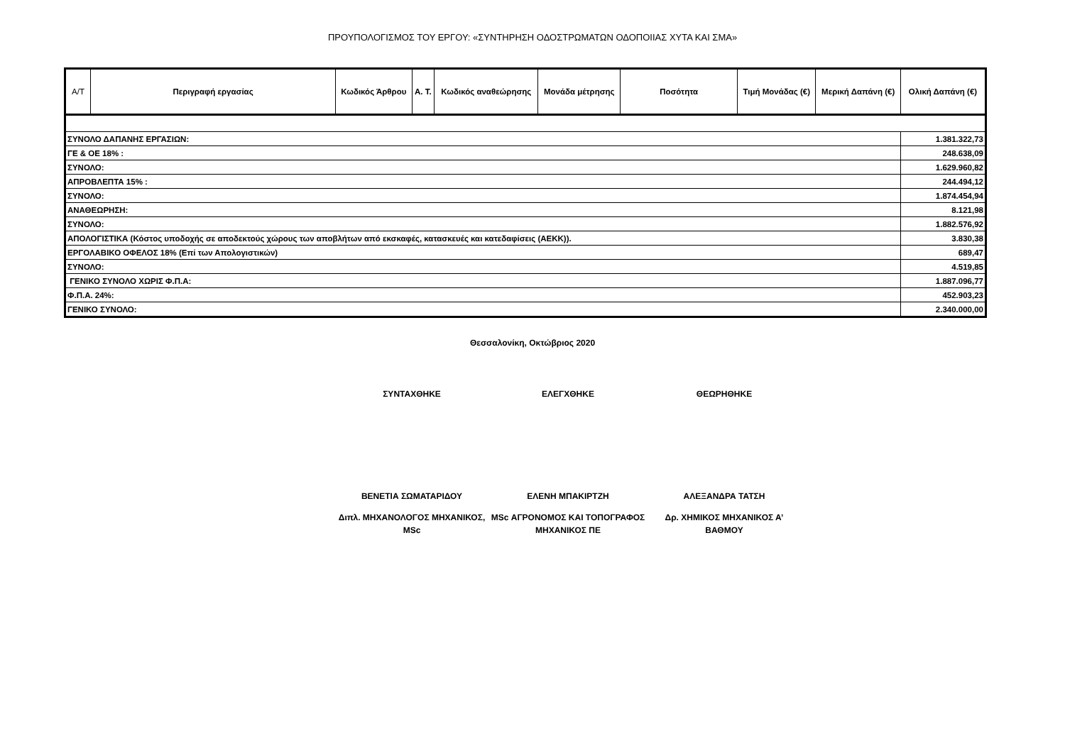ΠΡΟΥΠΟΛΟΓΙΣΜΟΣ ΤΟΥ ΕΡΓΟΥ: «ΣΥΝΤΗΡΗΣΗ ΟΔΟΣΤΡΩΜΑΤΩΝ ΟΔΟΠΟΙΙΑΣ ΧΥΤΑ ΚΑΙ ΣΜΑ»
| Α/Τ | Περιγραφή εργασίας | Κωδικός Άρθρου | Α. Τ. | Κωδικός αναθεώρησης | Μονάδα μέτρησης | Ποσότητα | Τιμή Μονάδας (€) | Μερική Δαπάνη (€) | Ολική Δαπάνη (€) |
| --- | --- | --- | --- | --- | --- | --- | --- | --- | --- |
| ΣΥΝΟΛΟ ΔΑΠΑΝΗΣ ΕΡΓΑΣΙΩΝ: | | | | | | | | | 1.381.322,73 |
| ΓΕ & ΟΕ 18% : | | | | | | | | | 248.638,09 |
| ΣΥΝΟΛΟ: | | | | | | | | | 1.629.960,82 |
| ΑΠΡΟΒΛΕΠΤΑ 15% : | | | | | | | | | 244.494,12 |
| ΣΥΝΟΛΟ: | | | | | | | | | 1.874.454,94 |
| ΑΝΑΘΕΩΡΗΣΗ: | | | | | | | | | 8.121,98 |
| ΣΥΝΟΛΟ: | | | | | | | | | 1.882.576,92 |
| ΑΠΟΛΟΓΙΣΤΙΚΑ (Κόστος υποδοχής σε αποδεκτούς χώρους των αποβλήτων από εκσκαφές, κατασκευές και κατεδαφίσεις (ΑΕΚΚ)). | | | | | | | | | 3.830,38 |
| ΕΡΓΟΛΑΒΙΚΟ ΟΦΕΛΟΣ 18% (Επί των Απολογιστικών) | | | | | | | | | 689,47 |
| ΣΥΝΟΛΟ: | | | | | | | | | 4.519,85 |
| ΓΕΝΙΚΟ ΣΥΝΟΛΟ ΧΩΡΙΣ Φ.Π.Α: | | | | | | | | | 1.887.096,77 |
| Φ.Π.Α. 24%: | | | | | | | | | 452.903,23 |
| ΓΕΝΙΚΟ ΣΥΝΟΛΟ: | | | | | | | | | 2.340.000,00 |
Θεσσαλονίκη, Οκτώβριος 2020
ΣΥΝΤΑΧΘΗΚΕ ΕΛΕΓΧΘΗΚΕ ΘΕΩΡΗΘΗΚΕ
ΒΕΝΕΤΙΑ ΣΩΜΑΤΑΡΙΔΟΥ ΕΛΕΝΗ ΜΠΑΚΙΡΤΖΗ ΑΛΕΞΑΝΔΡΑ ΤΑΤΣΗ
Διπλ. ΜΗΧΑΝΟΛΟΓΟΣ ΜΗΧΑΝΙΚΟΣ, MSc
MSc ΑΓΡΟΝΟΜΟΣ ΚΑΙ ΤΟΠΟΓΡΑΦΟΣ ΜΗΧΑΝΙΚΟΣ ΠΕ
Δρ. ΧΗΜΙΚΟΣ ΜΗΧΑΝΙΚΟΣ Α’ ΒΑΘΜΟΥ